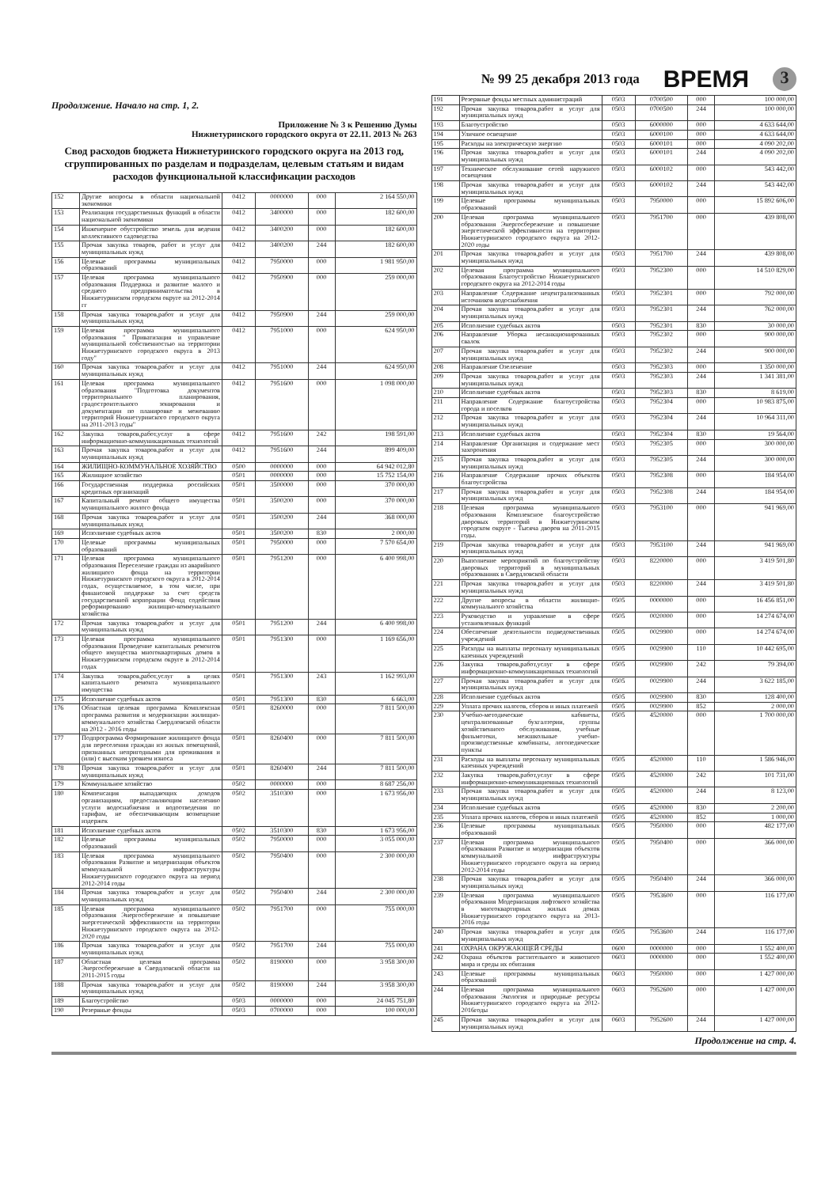№ 99 25 декабря 2013 года ВРЕМЯ 3
Продолжение. Начало на стр. 1, 2.
Приложение № 3 к Решению Думы
Нижнетуринского городского округа от 22.11. 2013 № 263
Свод расходов бюджета Нижнетуринского городского округа на 2013 год, сгруппированных по разделам и подразделам, целевым статьям и видам расходов функциональной классификации расходов
| 152 | Другие вопросы в области национальной экономики | 0412 | 0000000 | 000 | 2 164 550,00 |
| 153 | Реализация государственных функций в области национальной экономики | 0412 | 3400000 | 000 | 182 600,00 |
| 154 | Инженерное обустройство земель для ведения коллективного садоводства | 0412 | 3400200 | 000 | 182 600,00 |
| 155 | Прочая закупка товаров, работ и услуг для муниципальных нужд | 0412 | 3400200 | 244 | 182 600,00 |
| 156 | Целевые программы муниципальных образований | 0412 | 7950000 | 000 | 1 981 950,00 |
| 157 | Целевая программа муниципального образования Поддержка и развитие малого и среднего предпринимательства в Нижнетуринском городском округе на 2012-2014 гг | 0412 | 7950900 | 000 | 259 000,00 |
| 158 | Прочая закупка товаров,работ и услуг для муниципальных нужд | 0412 | 7950900 | 244 | 259 000,00 |
| 159 | Целевая программа муниципального образования " Приватизация и управление муниципальной собственностью на территории Нижнетуринского городского округа в 2013 году" | 0412 | 7951000 | 000 | 624 950,00 |
| 160 | Прочая закупка товаров,работ и услуг для муниципальных нужд | 0412 | 7951000 | 244 | 624 950,00 |
| 161 | Целевая программа муниципального образования "Подготовка документов территориального планирования, градостроительного зонирования и документации по планировке и межеванию территорий Нижнетуринского городского округа на 2011-2013 годы" | 0412 | 7951600 | 000 | 1 098 000,00 |
| 162 | Закупка товаров,работ,услуг в сфере информационно-коммуникационных технологий | 0412 | 7951600 | 242 | 198 591,00 |
| 163 | Прочая закупка товаров,работ и услуг для муниципальных нужд | 0412 | 7951600 | 244 | 899 409,00 |
| 164 | ЖИЛИЩНО-КОММУНАЛЬНОЕ ХОЗЯЙСТВО | 0500 | 0000000 | 000 | 64 942 012,80 |
| 165 | Жилищное хозяйство | 0501 | 0000000 | 000 | 15 752 154,00 |
| 166 | Государственная поддержка российских кредитных организаций | 0501 | 3500000 | 000 | 370 000,00 |
| 167 | Капитальный ремонт общего имущества муниципального жилого фонда | 0501 | 3500200 | 000 | 370 000,00 |
| 168 | Прочая закупка товаров,работ и услуг для муниципальных нужд | 0501 | 3500200 | 244 | 368 000,00 |
| 169 | Исполнение судебных актов | 0501 | 3500200 | 830 | 2 000,00 |
| 170 | Целевые программы муниципальных образований | 0501 | 7950000 | 000 | 7 570 654,00 |
| 171 | Целевая программа муниципального образования Переселение граждан из аварийного жилищного фонда на территории Нижнетуринского городского округа в 2012-2014 годах, осуществляемое, в том числе, при финансовой поддержке за счет средств государственной корпорации Фонд содействия реформированию жилищно-коммунального хозяйства | 0501 | 7951200 | 000 | 6 400 998,00 |
| 172 | Прочая закупка товаров,работ и услуг для муниципальных нужд | 0501 | 7951200 | 244 | 6 400 998,00 |
| 173 | Целевая программа муниципального образования Проведение капитальных ремонтов общего имущества многоквартирных домов в Нижнетуринском городском округе в 2012-2014 годах | 0501 | 7951300 | 000 | 1 169 656,00 |
| 174 | Закупка товаров,работ,услуг в целях капитального ремонта муниципального имущества | 0501 | 7951300 | 243 | 1 162 993,00 |
| 175 | Исполнение судебных актов | 0501 | 7951300 | 830 | 6 663,00 |
| 176 | Областная целевая программа Комплексная программа развития и модернизации жилищно-коммунального хозяйства Свердловской области на 2012 - 2016 годы | 0501 | 8260000 | 000 | 7 811 500,00 |
| 177 | Подпрограмма Формирование жилищного фонда для переселения граждан из жилых помещений, признанных непригодными для проживания и (или) с высоким уровнем износа | 0501 | 8260400 | 000 | 7 811 500,00 |
| 178 | Прочая закупка товаров,работ и услуг для муниципальных нужд | 0501 | 8260400 | 244 | 7 811 500,00 |
| 179 | Коммунальное хозяйство | 0502 | 0000000 | 000 | 8 687 256,00 |
| 180 | Компенсация выпадающих доходов организациям, предоставляющим населению услуги водоснабжения и водоотведения по тарифам, не обеспечивающим возмещение издержек | 0502 | 3510300 | 000 | 1 673 956,00 |
| 181 | Исполнение судебных актов | 0502 | 3510300 | 830 | 1 673 956,00 |
| 182 | Целевые программы муниципальных образований | 0502 | 7950000 | 000 | 3 055 000,00 |
| 183 | Целевая программа муниципального образования Развитие и модернизация объектов коммунальной инфраструктуры Нижнетуринского городского округа на период 2012-2014 годы | 0502 | 7950400 | 000 | 2 300 000,00 |
| 184 | Прочая закупка товаров,работ и услуг для муниципальных нужд | 0502 | 7950400 | 244 | 2 300 000,00 |
| 185 | Целевая программа муниципального образования Энергосбережение и повышение энергетической эффективности на территории Нижнетуринского городского округа на 2012-2020 годы | 0502 | 7951700 | 000 | 755 000,00 |
| 186 | Прочая закупка товаров,работ и услуг для муниципальных нужд | 0502 | 7951700 | 244 | 755 000,00 |
| 187 | Областная целевая программа Энергосбережение в Свердловской области на 2011-2015 годы | 0502 | 8190000 | 000 | 3 958 300,00 |
| 188 | Прочая закупка товаров,работ и услуг для муниципальных нужд | 0502 | 8190000 | 244 | 3 958 300,00 |
| 189 | Благоустройство | 0503 | 0000000 | 000 | 24 045 751,80 |
| 190 | Резервные фонды | 0503 | 0700000 | 000 | 100 000,00 |
| 191 | Резервные фонды местных администраций | 0503 | 0700500 | 000 | 100 000,00 |
| 192 | Прочая закупка товаров,работ и услуг для муниципальных нужд | 0503 | 0700500 | 244 | 100 000,00 |
| 193 | Благоустройство | 0503 | 6000000 | 000 | 4 633 644,00 |
| 194 | Уличное освещение | 0503 | 6000100 | 000 | 4 633 644,00 |
| 195 | Расходы на электрическую энергию | 0503 | 6000101 | 000 | 4 090 202,00 |
| 196 | Прочая закупка товаров,работ и услуг для муниципальных нужд | 0503 | 6000101 | 244 | 4 090 202,00 |
| 197 | Техническое обслуживание сетей наружного освещения | 0503 | 6000102 | 000 | 543 442,00 |
| 198 | Прочая закупка товаров,работ и услуг для муниципальных нужд | 0503 | 6000102 | 244 | 543 442,00 |
| 199 | Целевые программы муниципальных образований | 0503 | 7950000 | 000 | 15 892 606,00 |
| 200 | Целевая программа муниципального образования Энергосбережение и повышение энергетической эффективности на территории Нижнетуринского городского округа на 2012-2020 годы | 0503 | 7951700 | 000 | 439 808,00 |
| 201 | Прочая закупка товаров,работ и услуг для муниципальных нужд | 0503 | 7951700 | 244 | 439 808,00 |
| 202 | Целевая программа муниципального образования Благоустройство Нижнетуринского городского округа на 2012-2014 годы | 0503 | 7952300 | 000 | 14 510 829,00 |
| 203 | Направление Содержание нецентрализованных источников водоснабжения | 0503 | 7952301 | 000 | 792 000,00 |
| 204 | Прочая закупка товаров,работ и услуг для муниципальных нужд | 0503 | 7952301 | 244 | 762 000,00 |
| 205 | Исполнение судебных актов | 0503 | 7952301 | 830 | 30 000,00 |
| 206 | Направление Уборка несанкционированных свалок | 0503 | 7952302 | 000 | 900 000,00 |
| 207 | Прочая закупка товаров,работ и услуг для муниципальных нужд | 0503 | 7952302 | 244 | 900 000,00 |
| 208 | Направление Озеленение | 0503 | 7952303 | 000 | 1 350 000,00 |
| 209 | Прочая закупка товаров,работ и услуг для муниципальных нужд | 0503 | 7952303 | 244 | 1 341 381,00 |
| 210 | Исполнение судебных актов | 0503 | 7952303 | 830 | 8 619,00 |
| 211 | Направление Содержание благоустройства города и поселков | 0503 | 7952304 | 000 | 10 983 875,00 |
| 212 | Прочая закупка товаров,работ и услуг для муниципальных нужд | 0503 | 7952304 | 244 | 10 964 311,00 |
| 213 | Исполнение судебных актов | 0503 | 7952304 | 830 | 19 564,00 |
| 214 | Направление Организация и содержание мест захоронения | 0503 | 7952305 | 000 | 300 000,00 |
| 215 | Прочая закупка товаров,работ и услуг для муниципальных нужд | 0503 | 7952305 | 244 | 300 000,00 |
| 216 | Направление Содержание прочих объектов благоустройства | 0503 | 7952308 | 000 | 184 954,00 |
| 217 | Прочая закупка товаров,работ и услуг для муниципальных нужд | 0503 | 7952308 | 244 | 184 954,00 |
| 218 | Целевая программа муниципального образования Комплексное благоустройство дворовых территорий в Нижнетуринском городском округе - Тысяча дворов на 2011-2015 годы. | 0503 | 7953100 | 000 | 941 969,00 |
| 219 | Прочая закупка товаров,работ и услуг для муниципальных нужд | 0503 | 7953100 | 244 | 941 969,00 |
| 220 | Выполнение мероприятий по благоустройству дворовых территорий в муниципальных образованиях в Свердловской области | 0503 | 8220000 | 000 | 3 419 501,80 |
| 221 | Прочая закупка товаров,работ и услуг для муниципальных нужд | 0503 | 8220000 | 244 | 3 419 501,80 |
| 222 | Другие вопросы в области жилищно-коммунального хозяйства | 0505 | 0000000 | 000 | 16 456 851,00 |
| 223 | Руководство и управление в сфере установленных функций | 0505 | 0020000 | 000 | 14 274 674,00 |
| 224 | Обеспечение деятельности подведомственных учреждений | 0505 | 0029900 | 000 | 14 274 674,00 |
| 225 | Расходы на выплаты персоналу муниципальных казенных учреждений | 0505 | 0029900 | 110 | 10 442 695,00 |
| 226 | Закупка товаров,работ,услуг в сфере информационно-коммуникационных технологий | 0505 | 0029900 | 242 | 79 394,00 |
| 227 | Прочая закупка товаров,работ и услуг для муниципальных нужд | 0505 | 0029900 | 244 | 3 622 185,00 |
| 228 | Исполнение судебных актов | 0505 | 0029900 | 830 | 128 400,00 |
| 229 | Уплата прочих налогов, сборов и иных платежей | 0505 | 0029900 | 852 | 2 000,00 |
| 230 | Учебно-методические кабинеты, централизованные бухгалтерии, группы хозяйственного обслуживания, учебные фильмотеки, межшкольные учебно-производственные комбинаты, логопедические пункты | 0505 | 4520000 | 000 | 1 700 000,00 |
| 231 | Расходы на выплаты персоналу муниципальных казенных учреждений | 0505 | 4520000 | 110 | 1 586 946,00 |
| 232 | Закупка товаров,работ,услуг в сфере информационно-коммуникационных технологий | 0505 | 4520000 | 242 | 101 731,00 |
| 233 | Прочая закупка товаров,работ и услуг для муниципальных нужд | 0505 | 4520000 | 244 | 8 123,00 |
| 234 | Исполнение судебных актов | 0505 | 4520000 | 830 | 2 200,00 |
| 235 | Уплата прочих налогов, сборов и иных платежей | 0505 | 4520000 | 852 | 1 000,00 |
| 236 | Целевые программы муниципальных образований | 0505 | 7950000 | 000 | 482 177,00 |
| 237 | Целевая программа муниципального образования Развитие и модернизация объектов коммунальной инфраструктуры Нижнетуринского городского округа на период 2012-2014 годы | 0505 | 7950400 | 000 | 366 000,00 |
| 238 | Прочая закупка товаров,работ и услуг для муниципальных нужд | 0505 | 7950400 | 244 | 366 000,00 |
| 239 | Целевая программа муниципального образования Модернизация лифтового хозяйства в многоквартирных жилых домах Нижнетуринского городского округа на 2013-2016 годы | 0505 | 7953600 | 000 | 116 177,00 |
| 240 | Прочая закупка товаров,работ и услуг для муниципальных нужд | 0505 | 7953600 | 244 | 116 177,00 |
| 241 | ОХРАНА ОКРУЖАЮЩЕЙ СРЕДЫ | 0600 | 0000000 | 000 | 1 552 400,00 |
| 242 | Охрана объектов растительного и животного мира и среды их обитания | 0603 | 0000000 | 000 | 1 552 400,00 |
| 243 | Целевые программы муниципальных образований | 0603 | 7950000 | 000 | 1 427 000,00 |
| 244 | Целевая программа муниципального образования Экология и природные ресурсы Нижнетуринского городского округа на 2012-2016годы | 0603 | 7952600 | 000 | 1 427 000,00 |
| 245 | Прочая закупка товаров,работ и услуг для муниципальных нужд | 0603 | 7952600 | 244 | 1 427 000,00 |
Продолжение на стр. 4.